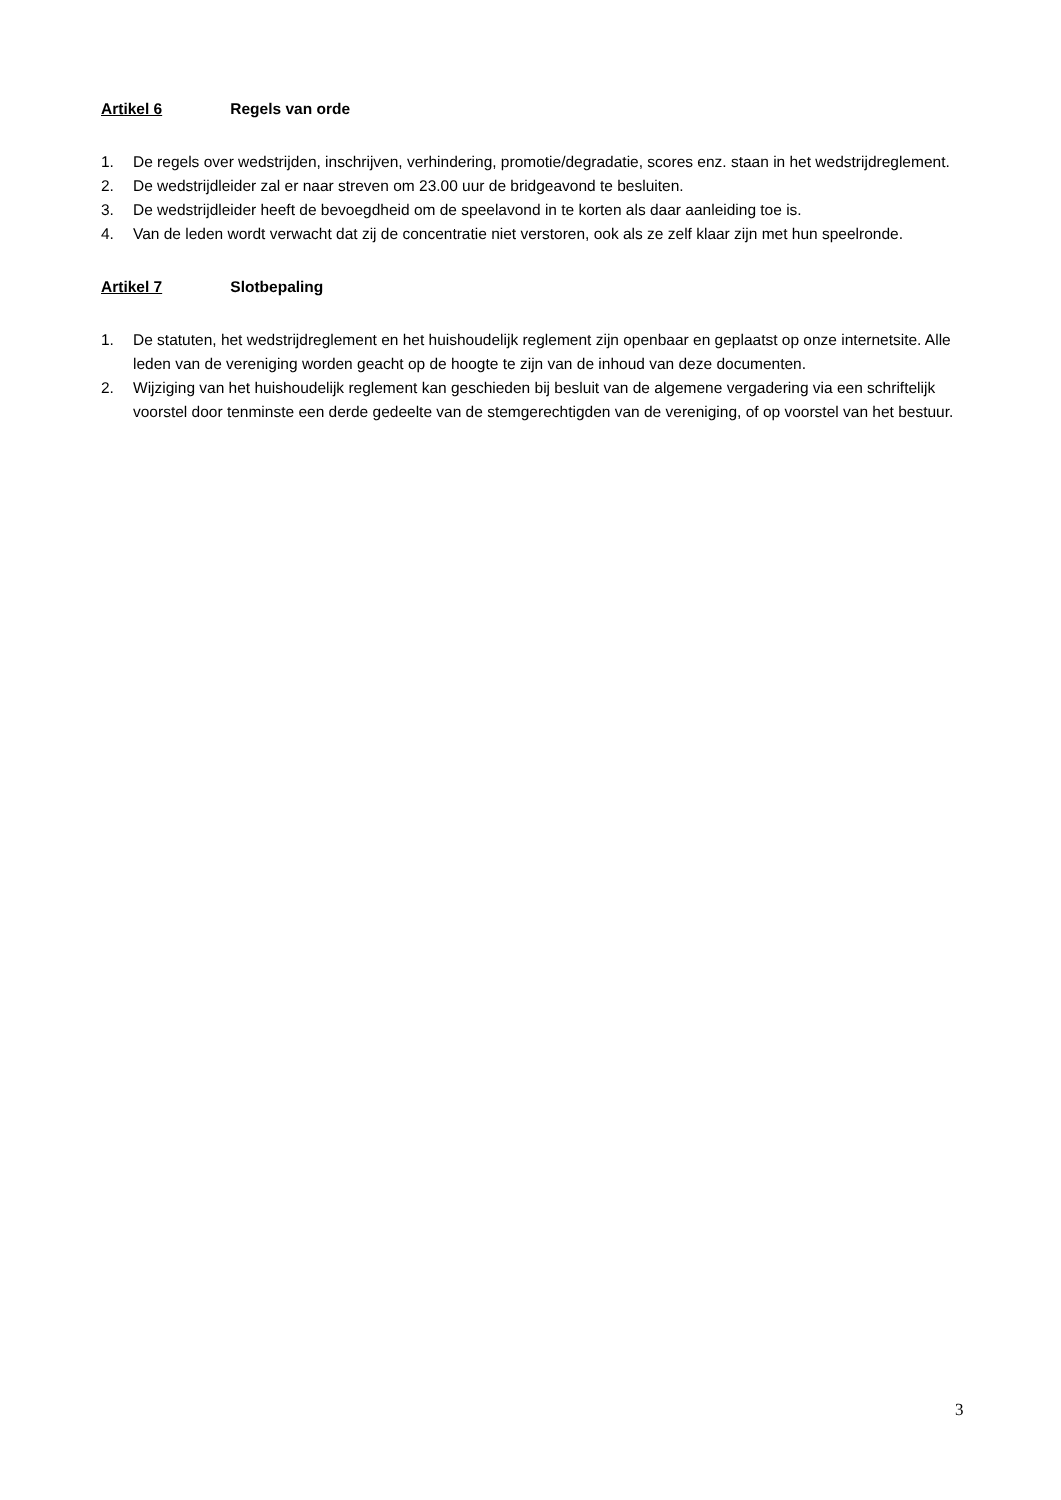Artikel 6 Regels van orde
1. De regels over wedstrijden, inschrijven, verhindering, promotie/degradatie, scores enz. staan in het wedstrijdreglement.
2. De wedstrijdleider zal er naar streven om 23.00 uur de bridgeavond te besluiten.
3. De wedstrijdleider heeft de bevoegdheid om de speelavond in te korten als daar aanleiding toe is.
4. Van de leden wordt verwacht dat zij de concentratie niet verstoren, ook als ze zelf klaar zijn met hun speelronde.
Artikel 7 Slotbepaling
1. De statuten, het wedstrijdreglement en het huishoudelijk reglement zijn openbaar en geplaatst op onze internetsite. Alle leden van de vereniging worden geacht op de hoogte te zijn van de inhoud van deze documenten.
2. Wijziging van het huishoudelijk reglement kan geschieden bij besluit van de algemene vergadering via een schriftelijk voorstel door tenminste een derde gedeelte van de stemgerechtigden van de vereniging, of op voorstel van het bestuur.
3